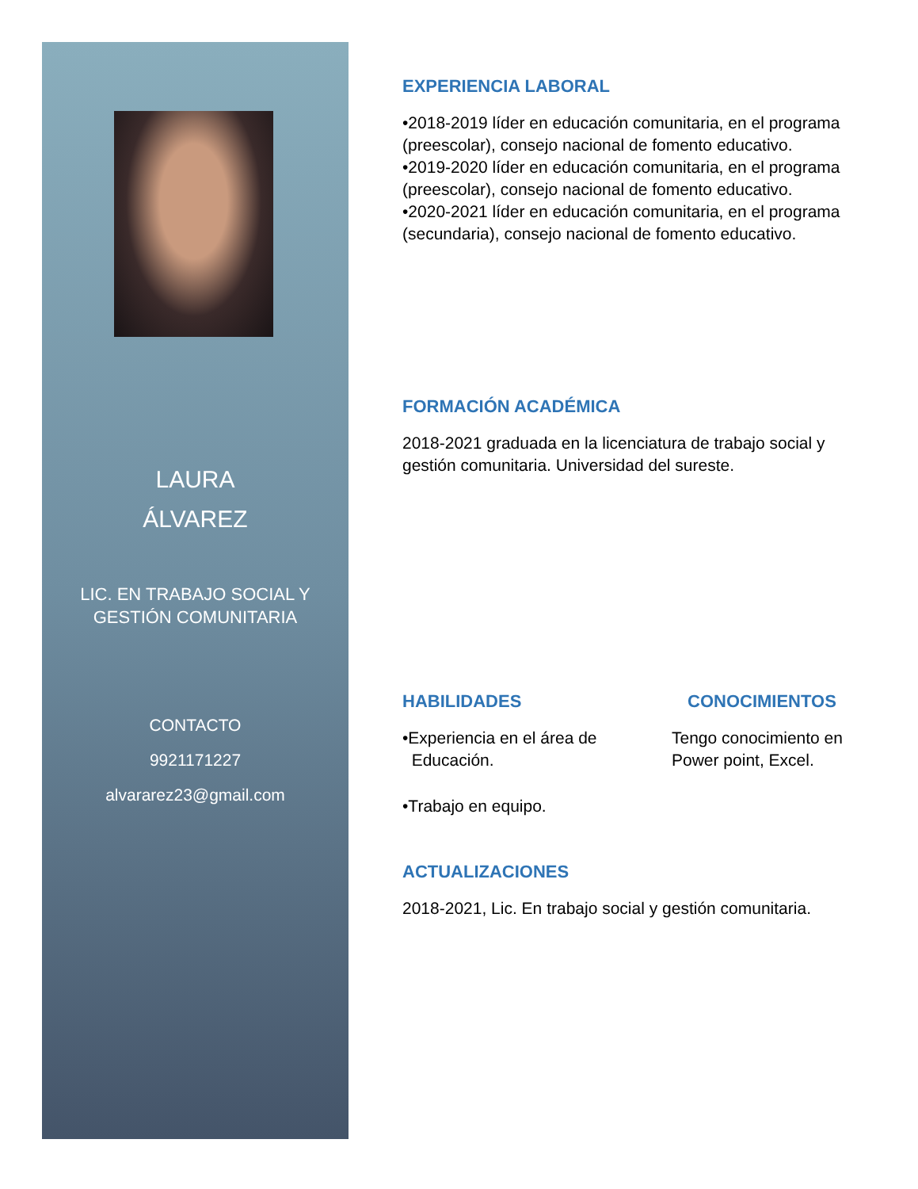LAURA
ÁLVAREZ
LIC. EN TRABAJO SOCIAL Y
GESTIÓN COMUNITARIA
CONTACTO
9921171227
alvararez23@gmail.com
EXPERIENCIA LABORAL
•2018-2019 líder en educación comunitaria, en el programa (preescolar), consejo nacional de fomento educativo.
•2019-2020 líder en educación comunitaria, en el programa (preescolar), consejo nacional de fomento educativo.
•2020-2021 líder en educación comunitaria, en el programa (secundaria), consejo nacional de fomento educativo.
FORMACIÓN ACADÉMICA
2018-2021 graduada en la licenciatura de trabajo social y gestión comunitaria. Universidad del sureste.
HABILIDADES
•Experiencia en el área de
Educación.
•Trabajo en equipo.
CONOCIMIENTOS
Tengo conocimiento en Power point, Excel.
ACTUALIZACIONES
2018-2021, Lic. En trabajo social y gestión comunitaria.